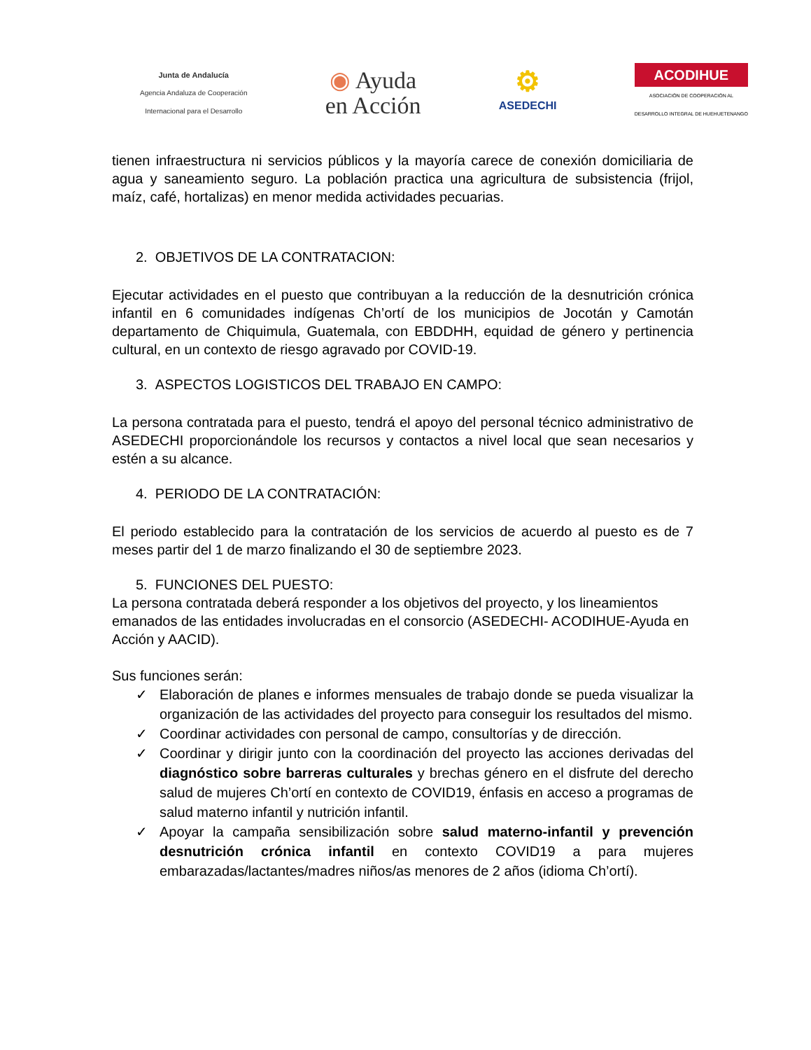Junta de Andalucía
Agencia Andaluza de Cooperación
Internacional para el Desarrollo
◉ Ayuda
en Acción
⚙
ASEDECHI
ACODIHUE
ASOCIACIÓN DE COOPERACIÓN AL
DESARROLLO INTEGRAL DE HUEHUETENANGO
tienen infraestructura ni servicios públicos y la mayoría carece de conexión domiciliaria de agua y saneamiento seguro. La población practica una agricultura de subsistencia (frijol, maíz, café, hortalizas) en menor medida actividades pecuarias.
2. OBJETIVOS DE LA CONTRATACION:
Ejecutar actividades en el puesto que contribuyan a la reducción de la desnutrición crónica infantil en 6 comunidades indígenas Ch’ortí de los municipios de Jocotán y Camotán departamento de Chiquimula, Guatemala, con EBDDHH, equidad de género y pertinencia cultural, en un contexto de riesgo agravado por COVID-19.
3. ASPECTOS LOGISTICOS DEL TRABAJO EN CAMPO:
La persona contratada para el puesto, tendrá el apoyo del personal técnico administrativo de ASEDECHI proporcionándole los recursos y contactos a nivel local que sean necesarios y estén a su alcance.
4. PERIODO DE LA CONTRATACIÓN:
El periodo establecido para la contratación de los servicios de acuerdo al puesto es de 7 meses partir del 1 de marzo finalizando el 30 de septiembre 2023.
5. FUNCIONES DEL PUESTO:
La persona contratada deberá responder a los objetivos del proyecto, y los lineamientos emanados de las entidades involucradas en el consorcio (ASEDECHI- ACODIHUE-Ayuda en Acción y AACID).
Sus funciones serán:
✓ Elaboración de planes e informes mensuales de trabajo donde se pueda visualizar la organización de las actividades del proyecto para conseguir los resultados del mismo.
✓ Coordinar actividades con personal de campo, consultorías y de dirección.
✓ Coordinar y dirigir junto con la coordinación del proyecto las acciones derivadas del diagnóstico sobre barreras culturales y brechas género en el disfrute del derecho salud de mujeres Ch’ortí en contexto de COVID19, énfasis en acceso a programas de salud materno infantil y nutrición infantil.
✓ Apoyar la campaña sensibilización sobre salud materno-infantil y prevención desnutrición crónica infantil en contexto COVID19 a para mujeres embarazadas/lactantes/madres niños/as menores de 2 años (idioma Ch’ortí).